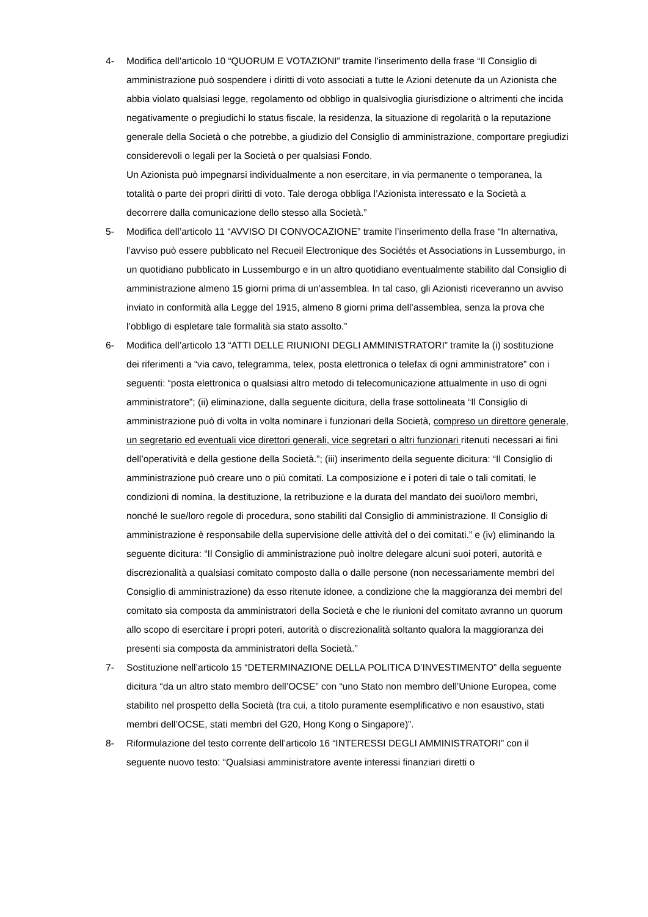4- Modifica dell’articolo 10 “QUORUM E VOTAZIONI” tramite l’inserimento della frase “Il Consiglio di amministrazione può sospendere i diritti di voto associati a tutte le Azioni detenute da un Azionista che abbia violato qualsiasi legge, regolamento od obbligo in qualsivoglia giurisdizione o altrimenti che incida negativamente o pregiudichi lo status fiscale, la residenza, la situazione di regolarità o la reputazione generale della Società o che potrebbe, a giudizio del Consiglio di amministrazione, comportare pregiudizi considerevoli o legali per la Società o per qualsiasi Fondo.
Un Azionista può impegnarsi individualmente a non esercitare, in via permanente o temporanea, la totalità o parte dei propri diritti di voto. Tale deroga obbliga l’Azionista interessato e la Società a decorrere dalla comunicazione dello stesso alla Società.”
5- Modifica dell’articolo 11 “AVVISO DI CONVOCAZIONE” tramite l’inserimento della frase “In alternativa, l’avviso può essere pubblicato nel Recueil Electronique des Sociétés et Associations in Lussemburgo, in un quotidiano pubblicato in Lussemburgo e in un altro quotidiano eventualmente stabilito dal Consiglio di amministrazione almeno 15 giorni prima di un’assemblea. In tal caso, gli Azionisti riceveranno un avviso inviato in conformità alla Legge del 1915, almeno 8 giorni prima dell’assemblea, senza la prova che l’obbligo di espletare tale formalità sia stato assolto.”
6- Modifica dell’articolo 13 “ATTI DELLE RIUNIONI DEGLI AMMINISTRATORI” tramite la (i) sostituzione dei riferimenti a “via cavo, telegramma, telex, posta elettronica o telefax di ogni amministratore” con i seguenti: “posta elettronica o qualsiasi altro metodo di telecomunicazione attualmente in uso di ogni amministratore”; (ii) eliminazione, dalla seguente dicitura, della frase sottolineata “Il Consiglio di amministrazione può di volta in volta nominare i funzionari della Società, compreso un direttore generale, un segretario ed eventuali vice direttori generali, vice segretari o altri funzionari ritenuti necessari ai fini dell’operatività e della gestione della Società.”; (iii) inserimento della seguente dicitura: “Il Consiglio di amministrazione può creare uno o più comitati. La composizione e i poteri di tale o tali comitati, le condizioni di nomina, la destituzione, la retribuzione e la durata del mandato dei suoi/loro membri, nonché le sue/loro regole di procedura, sono stabiliti dal Consiglio di amministrazione. Il Consiglio di amministrazione è responsabile della supervisione delle attività del o dei comitati.” e (iv) eliminando la seguente dicitura: “Il Consiglio di amministrazione può inoltre delegare alcuni suoi poteri, autorità e discrezionalità a qualsiasi comitato composto dalla o dalle persone (non necessariamente membri del Consiglio di amministrazione) da esso ritenute idonee, a condizione che la maggioranza dei membri del comitato sia composta da amministratori della Società e che le riunioni del comitato avranno un quorum allo scopo di esercitare i propri poteri, autorità o discrezionalità soltanto qualora la maggioranza dei presenti sia composta da amministratori della Società.”
7- Sostituzione nell’articolo 15 “DETERMINAZIONE DELLA POLITICA D’INVESTIMENTO” della seguente dicitura “da un altro stato membro dell’OCSE” con “uno Stato non membro dell’Unione Europea, come stabilito nel prospetto della Società (tra cui, a titolo puramente esemplificativo e non esaustivo, stati membri dell’OCSE, stati membri del G20, Hong Kong o Singapore)”.
8- Riformulazione del testo corrente dell’articolo 16 “INTERESSI DEGLI AMMINISTRATORI” con il seguente nuovo testo: “Qualsiasi amministratore avente interessi finanziari diretti o